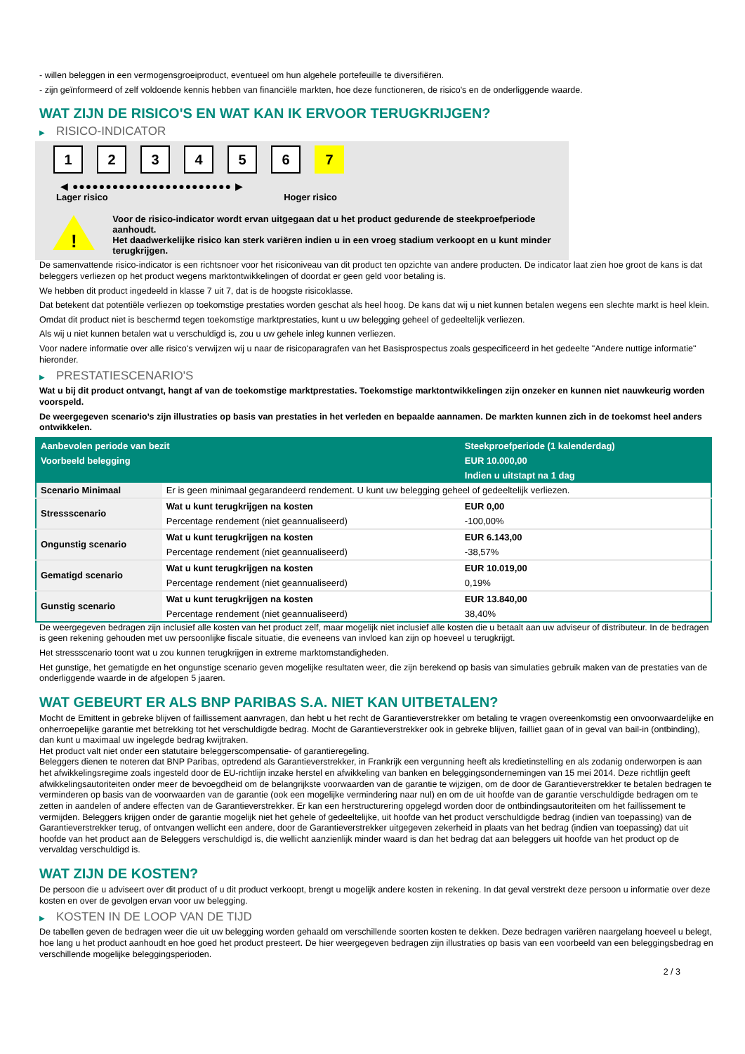- willen beleggen in een vermogensgroeiproduct, eventueel om hun algehele portefeuille te diversifiëren.
- zijn geïnformeerd of zelf voldoende kennis hebben van financiële markten, hoe deze functioneren, de risico's en de onderliggende waarde.
WAT ZIJN DE RISICO'S EN WAT KAN IK ERVOOR TERUGKRIJGEN?
▶ RISICO-INDICATOR
1 2 3 4 5 6 7
◀ ●●●●●●●●●●●●●●●●●●●●●●●● ▶
Lager risico Hoger risico
!
Voor de risico-indicator wordt ervan uitgegaan dat u het product gedurende de steekproefperiode aanhoudt.
Het daadwerkelijke risico kan sterk variëren indien u in een vroeg stadium verkoopt en u kunt minder terugkrijgen.
De samenvattende risico-indicator is een richtsnoer voor het risiconiveau van dit product ten opzichte van andere producten. De indicator laat zien hoe groot de kans is dat beleggers verliezen op het product wegens marktontwikkelingen of doordat er geen geld voor betaling is.
We hebben dit product ingedeeld in klasse 7 uit 7, dat is de hoogste risicoklasse.
Dat betekent dat potentiële verliezen op toekomstige prestaties worden geschat als heel hoog. De kans dat wij u niet kunnen betalen wegens een slechte markt is heel klein.
Omdat dit product niet is beschermd tegen toekomstige marktprestaties, kunt u uw belegging geheel of gedeeltelijk verliezen.
Als wij u niet kunnen betalen wat u verschuldigd is, zou u uw gehele inleg kunnen verliezen.
Voor nadere informatie over alle risico's verwijzen wij u naar de risicoparagrafen van het Basisprospectus zoals gespecificeerd in het gedeelte "Andere nuttige informatie" hieronder.
▶ PRESTATIESCENARIO'S
Wat u bij dit product ontvangt, hangt af van de toekomstige marktprestaties. Toekomstige marktontwikkelingen zijn onzeker en kunnen niet nauwkeurig worden voorspeld.
De weergegeven scenario’s zijn illustraties op basis van prestaties in het verleden en bepaalde aannamen. De markten kunnen zich in de toekomst heel anders ontwikkelen.
| Aanbevolen periode van bezit | | Steekproefperiode (1 kalenderdag) |
| --- | --- | --- |
| Voorbeeld belegging | | EUR 10.000,00 |
| | | Indien u uitstapt na 1 dag |
| Scenario Minimaal | Er is geen minimaal gegarandeerd rendement. U kunt uw belegging geheel of gedeeltelijk verliezen. | |
| Stressscenario | Wat u kunt terugkrijgen na kosten | EUR 0,00 |
| | Percentage rendement (niet geannualiseerd) | -100,00% |
| Ongunstig scenario | Wat u kunt terugkrijgen na kosten | EUR 6.143,00 |
| | Percentage rendement (niet geannualiseerd) | -38,57% |
| Gematigd scenario | Wat u kunt terugkrijgen na kosten | EUR 10.019,00 |
| | Percentage rendement (niet geannualiseerd) | 0,19% |
| Gunstig scenario | Wat u kunt terugkrijgen na kosten | EUR 13.840,00 |
| | Percentage rendement (niet geannualiseerd) | 38,40% |
De weergegeven bedragen zijn inclusief alle kosten van het product zelf, maar mogelijk niet inclusief alle kosten die u betaalt aan uw adviseur of distributeur. In de bedragen is geen rekening gehouden met uw persoonlijke fiscale situatie, die eveneens van invloed kan zijn op hoeveel u terugkrijgt.
Het stressscenario toont wat u zou kunnen terugkrijgen in extreme marktomstandigheden.
Het gunstige, het gematigde en het ongunstige scenario geven mogelijke resultaten weer, die zijn berekend op basis van simulaties gebruik maken van de prestaties van de onderliggende waarde in de afgelopen 5 jaaren.
WAT GEBEURT ER ALS BNP PARIBAS S.A. NIET KAN UITBETALEN?
Mocht de Emittent in gebreke blijven of faillissement aanvragen, dan hebt u het recht de Garantieverstrekker om betaling te vragen overeenkomstig een onvoorwaardelijke en onherroepelijke garantie met betrekking tot het verschuldigde bedrag. Mocht de Garantieverstrekker ook in gebreke blijven, failliet gaan of in geval van bail-in (ontbinding), dan kunt u maximaal uw ingelegde bedrag kwijtraken.
Het product valt niet onder een statutaire beleggerscompensatie- of garantieregeling.
Beleggers dienen te noteren dat BNP Paribas, optredend als Garantieverstrekker, in Frankrijk een vergunning heeft als kredietinstelling en als zodanig onderworpen is aan het afwikkelingsregime zoals ingesteld door de EU-richtlijn inzake herstel en afwikkeling van banken en beleggingsondernemingen van 15 mei 2014. Deze richtlijn geeft afwikkelingsautoriteiten onder meer de bevoegdheid om de belangrijkste voorwaarden van de garantie te wijzigen, om de door de Garantieverstrekker te betalen bedragen te verminderen op basis van de voorwaarden van de garantie (ook een mogelijke vermindering naar nul) en om de uit hoofde van de garantie verschuldigde bedragen om te zetten in aandelen of andere effecten van de Garantieverstrekker. Er kan een herstructurering opgelegd worden door de ontbindingsautoriteiten om het faillissement te vermijden. Beleggers krijgen onder de garantie mogelijk niet het gehele of gedeeltelijke, uit hoofde van het product verschuldigde bedrag (indien van toepassing) van de Garantieverstrekker terug, of ontvangen wellicht een andere, door de Garantieverstrekker uitgegeven zekerheid in plaats van het bedrag (indien van toepassing) dat uit hoofde van het product aan de Beleggers verschuldigd is, die wellicht aanzienlijk minder waard is dan het bedrag dat aan beleggers uit hoofde van het product op de vervaldag verschuldigd is.
WAT ZIJN DE KOSTEN?
De persoon die u adviseert over dit product of u dit product verkoopt, brengt u mogelijk andere kosten in rekening. In dat geval verstrekt deze persoon u informatie over deze kosten en over de gevolgen ervan voor uw belegging.
▶ KOSTEN IN DE LOOP VAN DE TIJD
De tabellen geven de bedragen weer die uit uw belegging worden gehaald om verschillende soorten kosten te dekken. Deze bedragen variëren naargelang hoeveel u belegt, hoe lang u het product aanhoudt en hoe goed het product presteert. De hier weergegeven bedragen zijn illustraties op basis van een voorbeeld van een beleggingsbedrag en verschillende mogelijke beleggingsperioden.
2 / 3